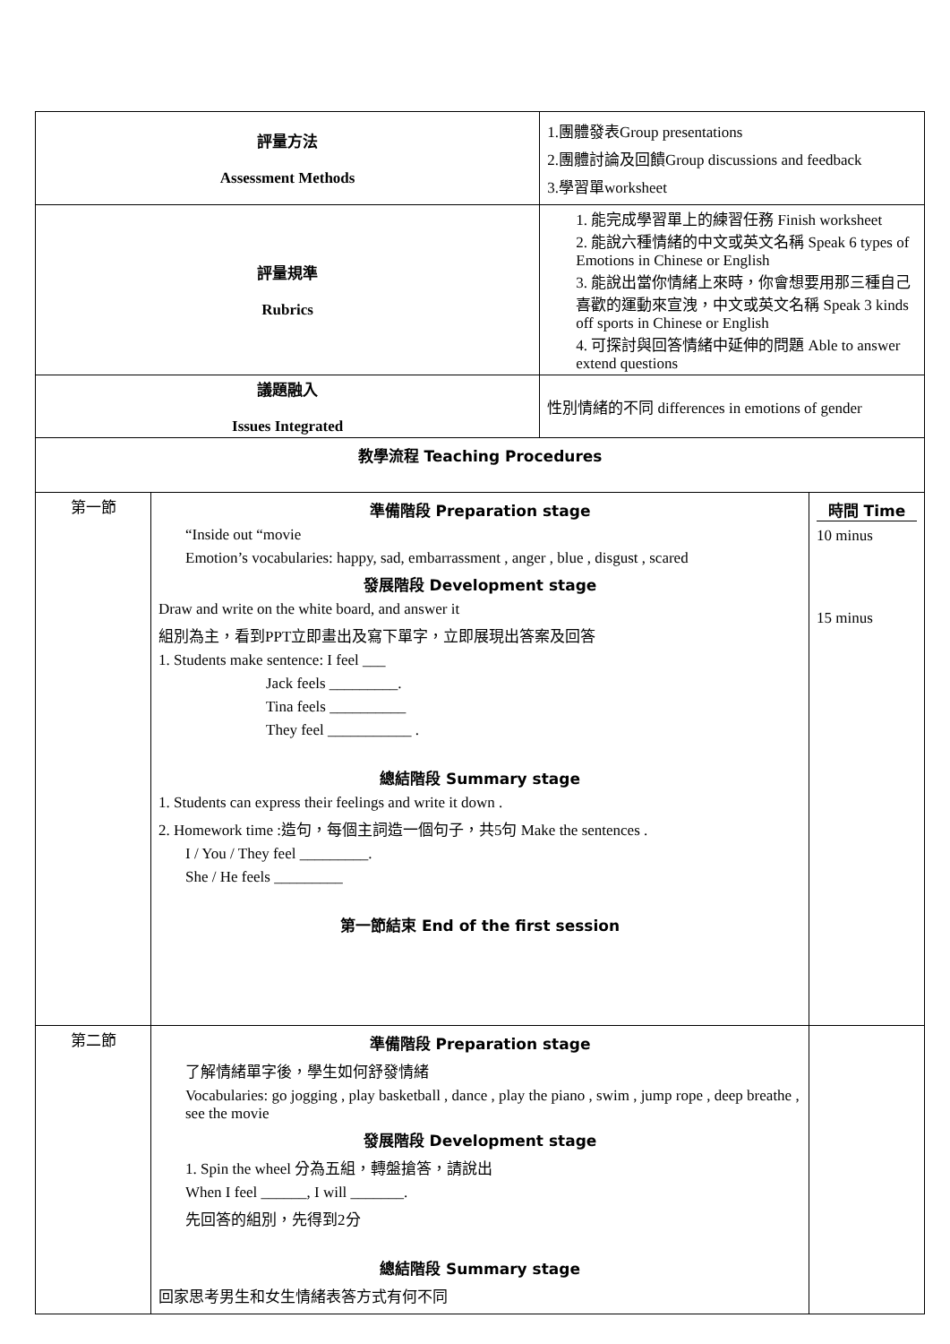| 評量方法 Assessment Methods | | 1.團體發表Group presentations 2.團體討論及回饋Group discussions and feedback 3.學習單worksheet | |
| 評量規準 Rubrics | | 1. 能完成學習單上的練習任務 Finish worksheet 2. 能說六種情緒的中文或英文名稱 Speak 6 types of Emotions in Chinese or English 3. 能說出當你情緒上來時，你會想要用那三種自己喜歡的運動來宣洩，中文或英文名稱 Speak 3 kinds off sports in Chinese or English 4. 可探討與回答情緒中延伸的問題 Able to answer extend questions | |
| 議題融入 Issues Integrated | | 性別情緒的不同 differences in emotions of gender | |
| 教學流程 Teaching Procedures | | | |
| 第一節 | 準備階段 Preparation stage “Inside out “movie Emotion’s vocabularies: happy, sad, embarrassment , anger , blue , disgust , scared 發展階段 Development stage Draw and write on the white board, and answer it 組別為主，看到PPT立即畫出及寫下單字，立即展現出答案及回答 1. Students make sentence: I feel ___ Jack feels _________. Tina feels __________ They feel ___________ . 總結階段 Summary stage 1. Students can express their feelings and write it down . 2. Homework time :造句，每個主詞造一個句子，共5句 Make the sentences . I / You / They feel _________. She / He feels _________ 第一節結束 End of the first session | | 時間 Time 10 minus 15 minus |
| 第二節 | 準備階段 Preparation stage 了解情緒單字後，學生如何舒發情緒 Vocabularies: go jogging , play basketball , dance , play the piano , swim , jump rope , deep breathe , see the movie 發展階段 Development stage 1. Spin the wheel 分為五組，轉盤搶答，請說出 When I feel ______, I will _______. 先回答的組別，先得到2分 總結階段 Summary stage 回家思考男生和女生情緒表答方式有何不同 | | |